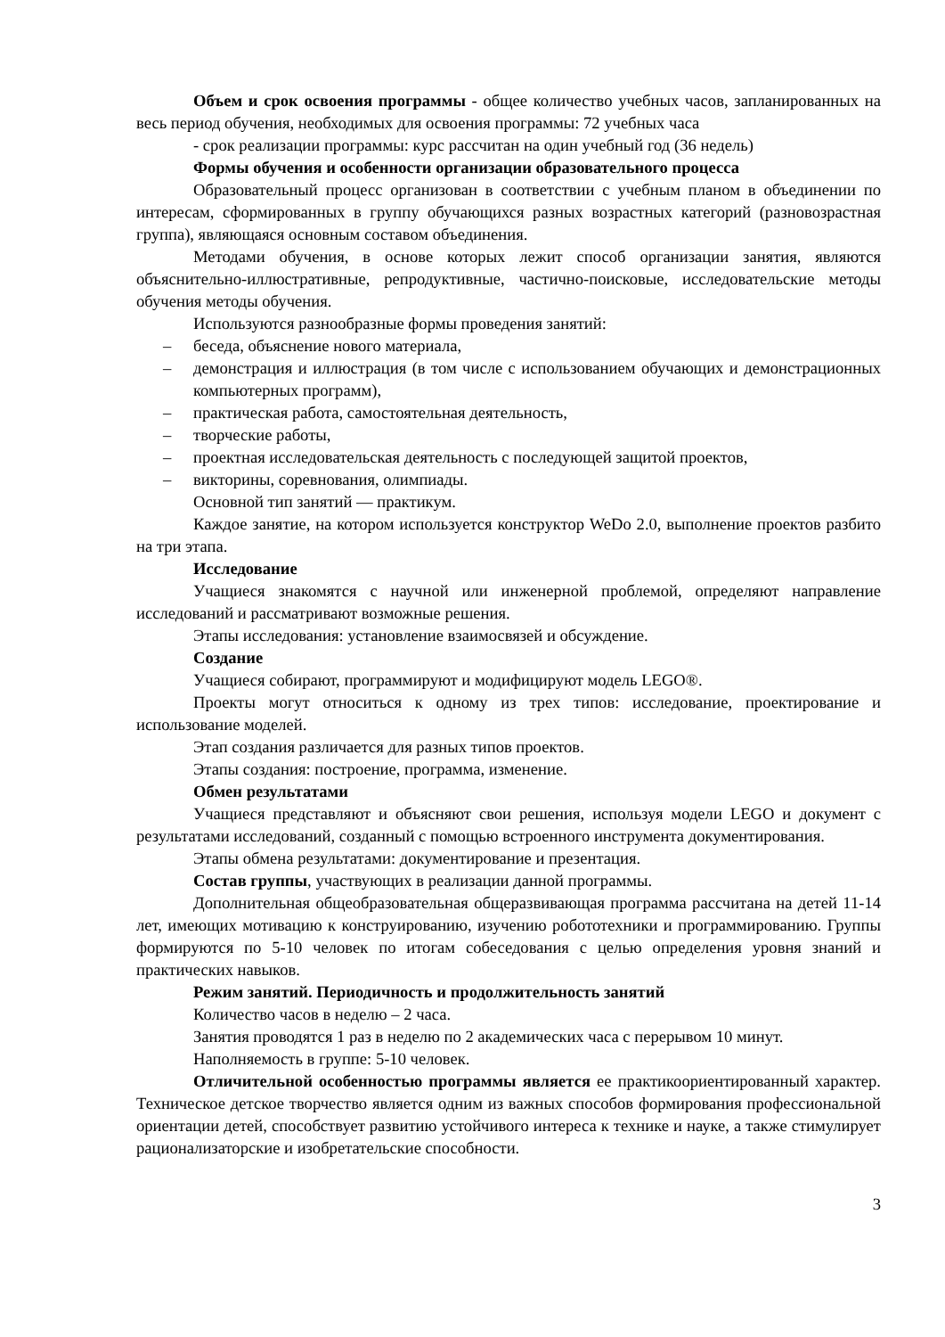Объем и срок освоения программы - общее количество учебных часов, запланированных на весь период обучения, необходимых для освоения программы: 72 учебных часа
- срок реализации программы: курс рассчитан на один учебный год (36 недель)
Формы обучения и особенности организации образовательного процесса
Образовательный процесс организован в соответствии с учебным планом в объединении по интересам, сформированных в группу обучающихся разных возрастных категорий (разновозрастная группа), являющаяся основным составом объединения.
Методами обучения, в основе которых лежит способ организации занятия, являются объяснительно-иллюстративные, репродуктивные, частично-поисковые, исследовательские методы обучения методы обучения.
Используются разнообразные формы проведения занятий:
– беседа, объяснение нового материала,
– демонстрация и иллюстрация (в том числе с использованием обучающих и демонстрационных компьютерных программ),
– практическая работа, самостоятельная деятельность,
– творческие работы,
– проектная исследовательская деятельность с последующей защитой проектов,
– викторины, соревнования, олимпиады.
Основной тип занятий — практикум.
Каждое занятие, на котором используется конструктор WeDo 2.0, выполнение проектов разбито на три этапа.
Исследование
Учащиеся знакомятся с научной или инженерной проблемой, определяют направление исследований и рассматривают возможные решения.
Этапы исследования: установление взаимосвязей и обсуждение.
Создание
Учащиеся собирают, программируют и модифицируют модель LEGO®.
Проекты могут относиться к одному из трех типов: исследование, проектирование и использование моделей.
Этап создания различается для разных типов проектов.
Этапы создания: построение, программа, изменение.
Обмен результатами
Учащиеся представляют и объясняют свои решения, используя модели LEGO и документ с результатами исследований, созданный с помощью встроенного инструмента документирования.
Этапы обмена результатами: документирование и презентация.
Состав группы, участвующих в реализации данной программы.
Дополнительная общеобразовательная общеразвивающая программа рассчитана на детей 11-14 лет, имеющих мотивацию к конструированию, изучению робототехники и программированию. Группы формируются по 5-10 человек по итогам собеседования с целью определения уровня знаний и практических навыков.
Режим занятий. Периодичность и продолжительность занятий
Количество часов в неделю – 2 часа.
Занятия проводятся 1 раз в неделю по 2 академических часа с перерывом 10 минут.
Наполняемость в группе: 5-10 человек.
Отличительной особенностью программы является ее практикоориентированный характер. Техническое детское творчество является одним из важных способов формирования профессиональной ориентации детей, способствует развитию устойчивого интереса к технике и науке, а также стимулирует рационализаторские и изобретательские способности.
3